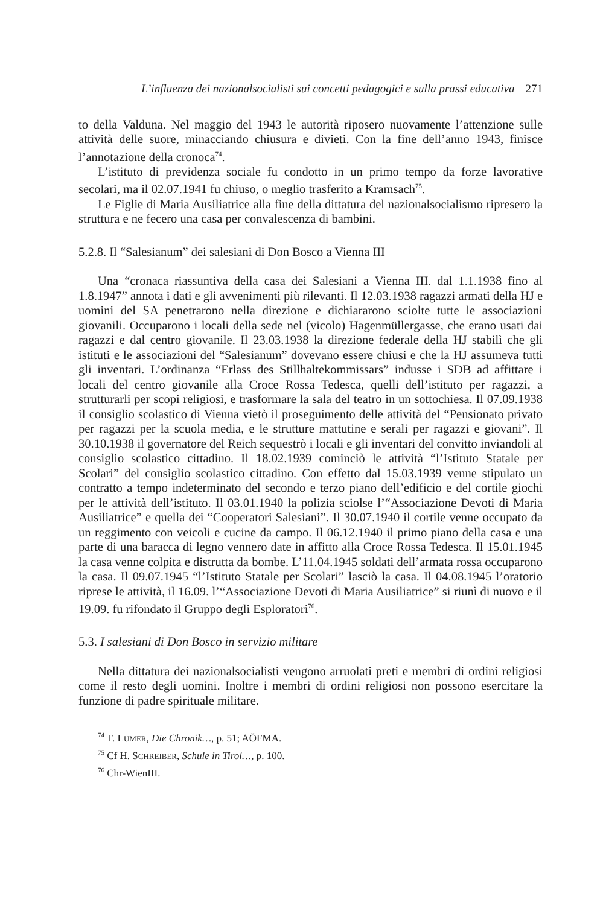L’influenza dei nazionalsocialisti sui concetti pedagogici e sulla prassi educativa 271
to della Valduna. Nel maggio del 1943 le autorità riposero nuovamente l’attenzione sulle attività delle suore, minacciando chiusura e divieti. Con la fine dell’anno 1943, finisce l’annotazione della cronoca<sup>74</sup>.
L’istituto di previdenza sociale fu condotto in un primo tempo da forze lavorative secolari, ma il 02.07.1941 fu chiuso, o meglio trasferito a Kramsach<sup>75</sup>.
Le Figlie di Maria Ausiliatrice alla fine della dittatura del nazionalsocialismo ripresero la struttura e ne fecero una casa per convalescenza di bambini.
5.2.8. Il “Salesianum” dei salesiani di Don Bosco a Vienna III
Una “cronaca riassuntiva della casa dei Salesiani a Vienna III. dal 1.1.1938 fino al 1.8.1947” annota i dati e gli avvenimenti più rilevanti. Il 12.03.1938 ragazzi armati della HJ e uomini del SA penetrarono nella direzione e dichiararono sciolte tutte le associazioni giovanili. Occuparono i locali della sede nel (vicolo) Hagenmüllergasse, che erano usati dai ragazzi e dal centro giovanile. Il 23.03.1938 la direzione federale della HJ stabilì che gli istituti e le associazioni del “Salesianum” dovevano essere chiusi e che la HJ assumeva tutti gli inventari. L’ordinanza “Erlass des Stillhaltekommissars” indusse i SDB ad affittare i locali del centro giovanile alla Croce Rossa Tedesca, quelli dell’istituto per ragazzi, a strutturarli per scopi religiosi, e trasformare la sala del teatro in un sottochiesa. Il 07.09.1938 il consiglio scolastico di Vienna vietò il proseguimento delle attività del “Pensionato privato per ragazzi per la scuola media, e le strutture mattutine e serali per ragazzi e giovani”. Il 30.10.1938 il governatore del Reich sequestrò i locali e gli inventari del convitto inviandoli al consiglio scolastico cittadino. Il 18.02.1939 cominciò le attività “l’Istituto Statale per Scolari” del consiglio scolastico cittadino. Con effetto dal 15.03.1939 venne stipulato un contratto a tempo indeterminato del secondo e terzo piano dell’edificio e del cortile giochi per le attività dell’istituto. Il 03.01.1940 la polizia sciolse l’“Associazione Devoti di Maria Ausiliatrice” e quella dei “Cooperatori Salesiani”. Il 30.07.1940 il cortile venne occupato da un reggimento con veicoli e cucine da campo. Il 06.12.1940 il primo piano della casa e una parte di una baracca di legno vennero date in affitto alla Croce Rossa Tedesca. Il 15.01.1945 la casa venne colpita e distrutta da bombe. L’11.04.1945 soldati dell’armata rossa occuparono la casa. Il 09.07.1945 “l’Istituto Statale per Scolari” lasciò la casa. Il 04.08.1945 l’oratorio riprese le attività, il 16.09. l’“Associazione Devoti di Maria Ausiliatrice” si riunì di nuovo e il 19.09. fu rifondato il Gruppo degli Esploratori<sup>76</sup>.
5.3. I salesiani di Don Bosco in servizio militare
Nella dittatura dei nazionalsocialisti vengono arruolati preti e membri di ordini religiosi come il resto degli uomini. Inoltre i membri di ordini religiosi non possono esercitare la funzione di padre spirituale militare.
<sup>74</sup> T. LUMER, Die Chronik…, p. 51; AÖFMA.
<sup>75</sup> Cf H. SCHREIBER, Schule in Tirol…, p. 100.
<sup>76</sup> Chr-WienIII.